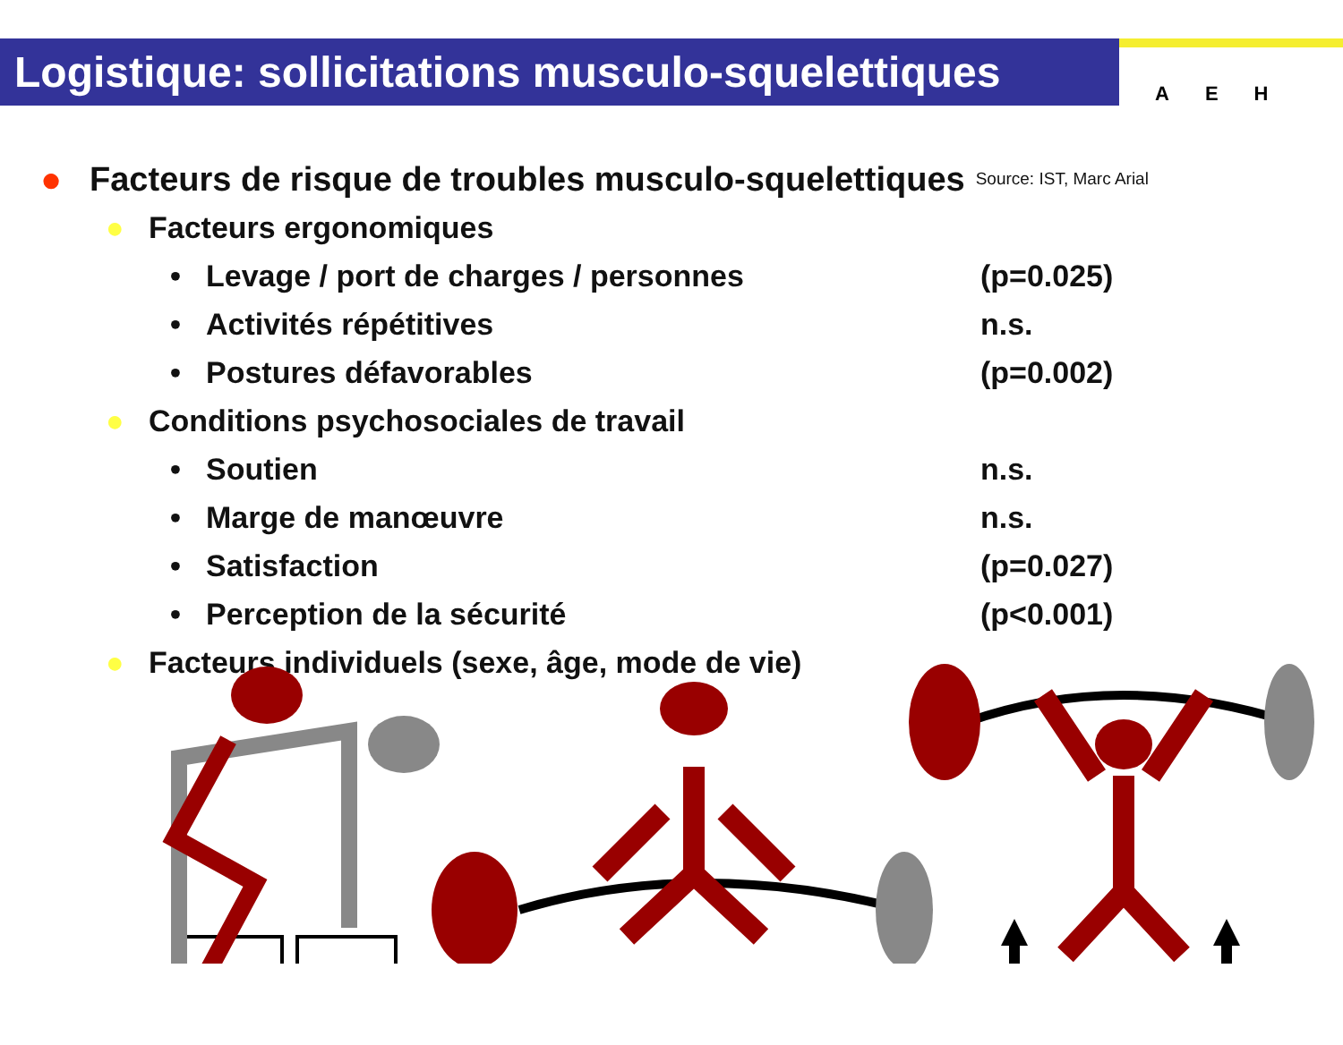Logistique: sollicitations musculo-squelettiques
A E H
● Facteurs de risque de troubles musculo-squelettiques Source: IST, Marc Arial
● Facteurs ergonomiques
• Levage / port de charges / personnes (p=0.025)
• Activités répétitives n.s.
• Postures défavorables (p=0.002)
● Conditions psychosociales de travail
• Soutien n.s.
• Marge de manœuvre n.s.
• Satisfaction (p=0.027)
• Perception de la sécurité (p<0.001)
● Facteurs individuels (sexe, âge, mode de vie)